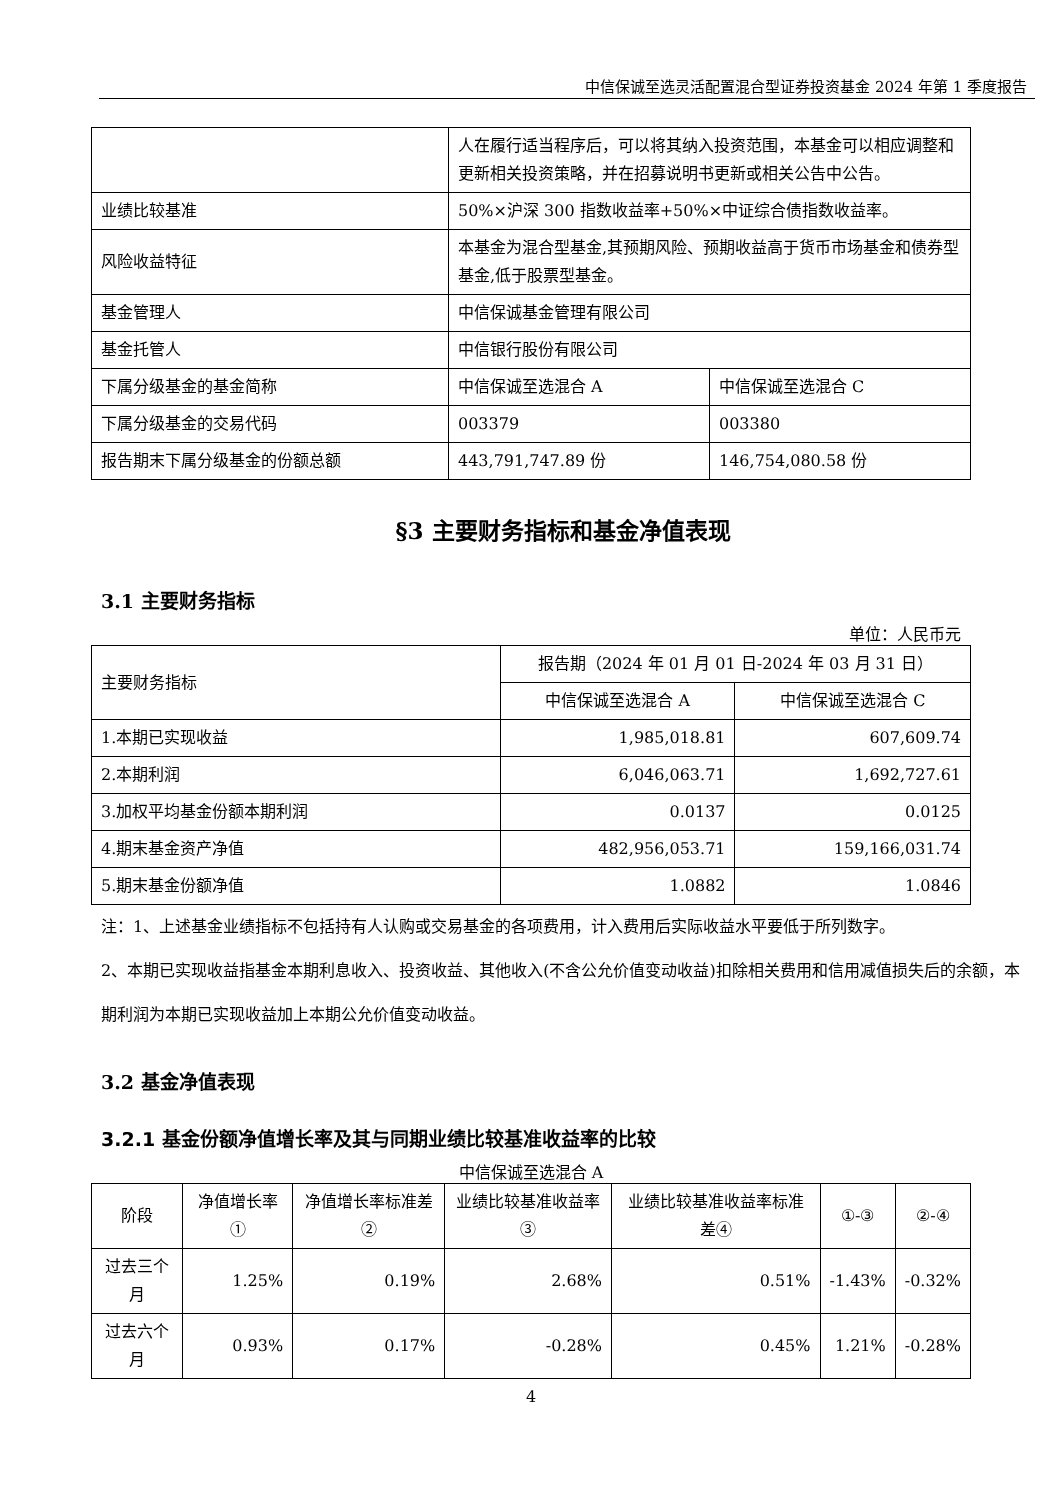中信保诚至选灵活配置混合型证券投资基金 2024 年第 1 季度报告
| | 人在履行适当程序后，可以将其纳入投资范围，本基金可以相应调整和更新相关投资策略，并在招募说明书更新或相关公告中公告。 | |
| 业绩比较基准 | 50%×沪深 300 指数收益率+50%×中证综合债指数收益率。 | |
| 风险收益特征 | 本基金为混合型基金,其预期风险、预期收益高于货币市场基金和债券型基金,低于股票型基金。 | |
| 基金管理人 | 中信保诚基金管理有限公司 | |
| 基金托管人 | 中信银行股份有限公司 | |
| 下属分级基金的基金简称 | 中信保诚至选混合 A | 中信保诚至选混合 C |
| 下属分级基金的交易代码 | 003379 | 003380 |
| 报告期末下属分级基金的份额总额 | 443,791,747.89 份 | 146,754,080.58 份 |
§3 主要财务指标和基金净值表现
3.1 主要财务指标
单位：人民币元
| 主要财务指标 | 报告期（2024 年 01 月 01 日-2024 年 03 月 31 日） | |
| | 中信保诚至选混合 A | 中信保诚至选混合 C |
| 1.本期已实现收益 | 1,985,018.81 | 607,609.74 |
| 2.本期利润 | 6,046,063.71 | 1,692,727.61 |
| 3.加权平均基金份额本期利润 | 0.0137 | 0.0125 |
| 4.期末基金资产净值 | 482,956,053.71 | 159,166,031.74 |
| 5.期末基金份额净值 | 1.0882 | 1.0846 |
注：1、上述基金业绩指标不包括持有人认购或交易基金的各项费用，计入费用后实际收益水平要低于所列数字。
2、本期已实现收益指基金本期利息收入、投资收益、其他收入(不含公允价值变动收益)扣除相关费用和信用减值损失后的余额，本期利润为本期已实现收益加上本期公允价值变动收益。
3.2 基金净值表现
3.2.1 基金份额净值增长率及其与同期业绩比较基准收益率的比较
中信保诚至选混合 A
| 阶段 | 净值增长率① | 净值增长率标准差② | 业绩比较基准收益率③ | 业绩比较基准收益率标准差④ | ①-③ | ②-④ |
| 过去三个月 | 1.25% | 0.19% | 2.68% | 0.51% | -1.43% | -0.32% |
| 过去六个月 | 0.93% | 0.17% | -0.28% | 0.45% | 1.21% | -0.28% |
4